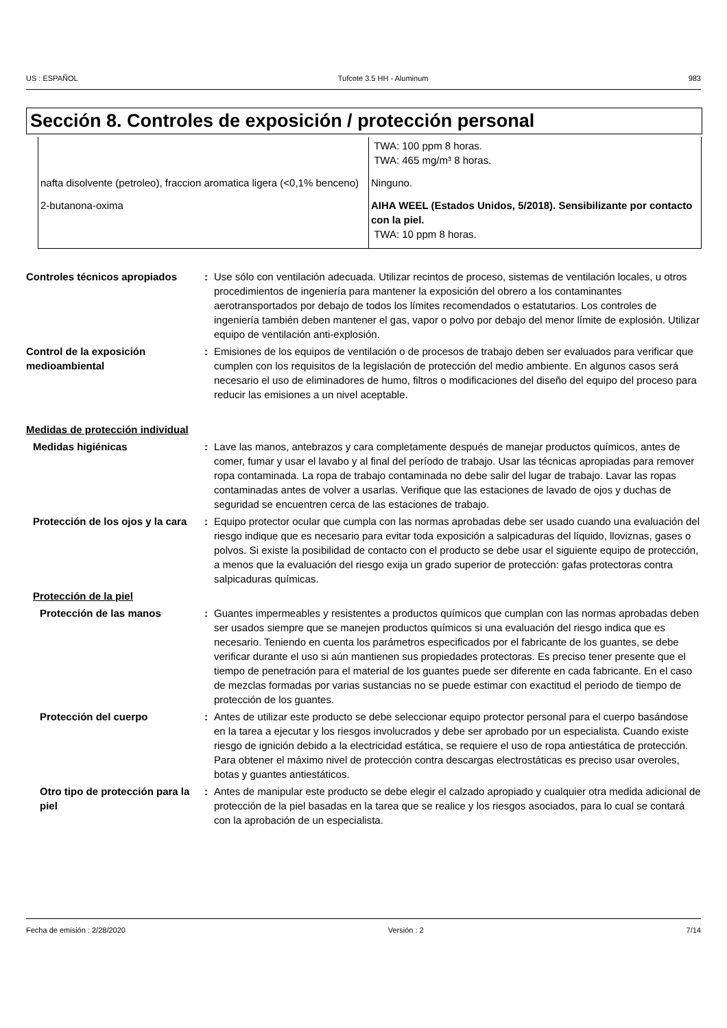US : ESPAÑOL Tufcote 3.5 HH - Aluminum 983
Sección 8. Controles de exposición / protección personal
| | TWA: 100 ppm 8 horas. TWA: 465 mg/m³ 8 horas. |
| nafta disolvente (petroleo), fraccion aromatica ligera (<0,1% benceno) | Ninguno. |
| 2-butanona-oxima | AIHA WEEL (Estados Unidos, 5/2018). Sensibilizante por contacto con la piel. TWA: 10 ppm 8 horas. |
Controles técnicos apropiados
: Use sólo con ventilación adecuada. Utilizar recintos de proceso, sistemas de ventilación locales, u otros procedimientos de ingeniería para mantener la exposición del obrero a los contaminantes aerotransportados por debajo de todos los límites recomendados o estatutarios. Los controles de ingeniería también deben mantener el gas, vapor o polvo por debajo del menor límite de explosión. Utilizar equipo de ventilación anti-explosión.
Control de la exposición medioambiental
: Emisiones de los equipos de ventilación o de procesos de trabajo deben ser evaluados para verificar que cumplen con los requisitos de la legislación de protección del medio ambiente. En algunos casos será necesario el uso de eliminadores de humo, filtros o modificaciones del diseño del equipo del proceso para reducir las emisiones a un nivel aceptable.
Medidas de protección individual
Medidas higiénicas : Lave las manos, antebrazos y cara completamente después de manejar productos químicos, antes de comer, fumar y usar el lavabo y al final del período de trabajo. Usar las técnicas apropiadas para remover ropa contaminada. La ropa de trabajo contaminada no debe salir del lugar de trabajo. Lavar las ropas contaminadas antes de volver a usarlas. Verifique que las estaciones de lavado de ojos y duchas de seguridad se encuentren cerca de las estaciones de trabajo.
Protección de los ojos y la cara
: Equipo protector ocular que cumpla con las normas aprobadas debe ser usado cuando una evaluación del riesgo indique que es necesario para evitar toda exposición a salpicaduras del líquido, lloviznas, gases o polvos. Si existe la posibilidad de contacto con el producto se debe usar el siguiente equipo de protección, a menos que la evaluación del riesgo exija un grado superior de protección: gafas protectoras contra salpicaduras químicas.
Protección de la piel
Protección de las manos : Guantes impermeables y resistentes a productos químicos que cumplan con las normas aprobadas deben ser usados siempre que se manejen productos químicos si una evaluación del riesgo indica que es necesario. Teniendo en cuenta los parámetros especificados por el fabricante de los guantes, se debe verificar durante el uso si aún mantienen sus propiedades protectoras. Es preciso tener presente que el tiempo de penetración para el material de los guantes puede ser diferente en cada fabricante. En el caso de mezclas formadas por varias sustancias no se puede estimar con exactitud el periodo de tiempo de protección de los guantes.
Protección del cuerpo : Antes de utilizar este producto se debe seleccionar equipo protector personal para el cuerpo basándose en la tarea a ejecutar y los riesgos involucrados y debe ser aprobado por un especialista. Cuando existe riesgo de ignición debido a la electricidad estática, se requiere el uso de ropa antiestática de protección. Para obtener el máximo nivel de protección contra descargas electrostáticas es preciso usar overoles, botas y guantes antiestáticos.
Otro tipo de protección para la piel
: Antes de manipular este producto se debe elegir el calzado apropiado y cualquier otra medida adicional de protección de la piel basadas en la tarea que se realice y los riesgos asociados, para lo cual se contará con la aprobación de un especialista.
Fecha de emisión : 2/28/2020 Versión : 2 7/14